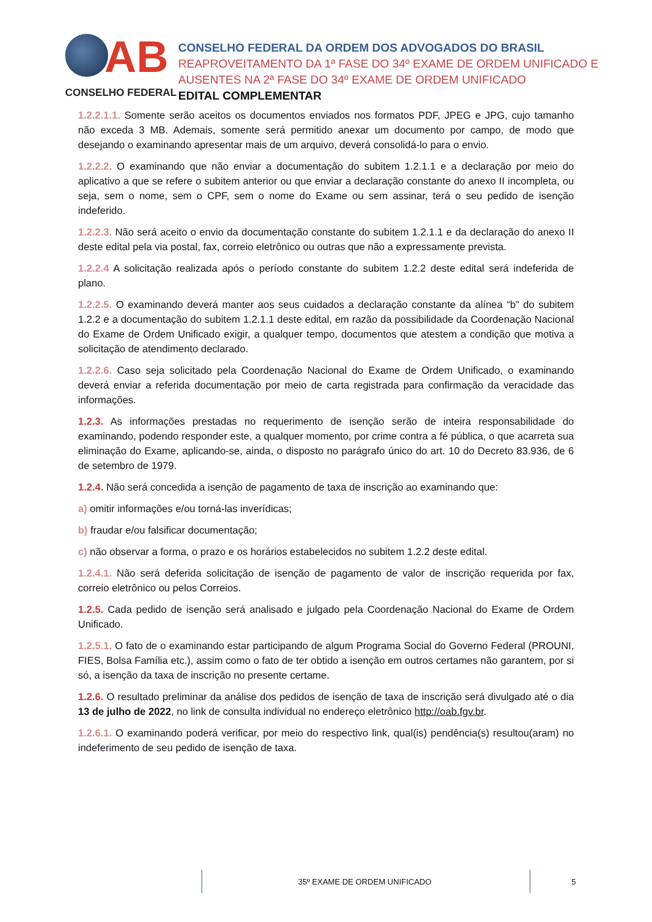AB
CONSELHO FEDERAL
CONSELHO FEDERAL DA ORDEM DOS ADVOGADOS DO BRASIL
REAPROVEITAMENTO DA 1ª FASE DO 34º EXAME DE ORDEM UNIFICADO E
AUSENTES NA 2ª FASE DO 34º EXAME DE ORDEM UNIFICADO
EDITAL COMPLEMENTAR
1.2.2.1.1. Somente serão aceitos os documentos enviados nos formatos PDF, JPEG e JPG, cujo tamanho não exceda 3 MB. Ademais, somente será permitido anexar um documento por campo, de modo que desejando o examinando apresentar mais de um arquivo, deverá consolidá-lo para o envio.
1.2.2.2. O examinando que não enviar a documentação do subitem 1.2.1.1 e a declaração por meio do aplicativo a que se refere o subitem anterior ou que enviar a declaração constante do anexo II incompleta, ou seja, sem o nome, sem o CPF, sem o nome do Exame ou sem assinar, terá o seu pedido de isenção indeferido.
1.2.2.3. Não será aceito o envio da documentação constante do subitem 1.2.1.1 e da declaração do anexo II deste edital pela via postal, fax, correio eletrônico ou outras que não a expressamente prevista.
1.2.2.4 A solicitação realizada após o período constante do subitem 1.2.2 deste edital será indeferida de plano.
1.2.2.5. O examinando deverá manter aos seus cuidados a declaração constante da alínea “b” do subitem 1.2.2 e a documentação do subitem 1.2.1.1 deste edital, em razão da possibilidade da Coordenação Nacional do Exame de Ordem Unificado exigir, a qualquer tempo, documentos que atestem a condição que motiva a solicitação de atendimento declarado.
1.2.2.6. Caso seja solicitado pela Coordenação Nacional do Exame de Ordem Unificado, o examinando deverá enviar a referida documentação por meio de carta registrada para confirmação da veracidade das informações.
1.2.3. As informações prestadas no requerimento de isenção serão de inteira responsabilidade do examinando, podendo responder este, a qualquer momento, por crime contra a fé pública, o que acarreta sua eliminação do Exame, aplicando-se, ainda, o disposto no parágrafo único do art. 10 do Decreto 83.936, de 6 de setembro de 1979.
1.2.4. Não será concedida a isenção de pagamento de taxa de inscrição ao examinando que:
a) omitir informações e/ou torná-las inverídicas;
b) fraudar e/ou falsificar documentação;
c) não observar a forma, o prazo e os horários estabelecidos no subitem 1.2.2 deste edital.
1.2.4.1. Não será deferida solicitação de isenção de pagamento de valor de inscrição requerida por fax, correio eletrônico ou pelos Correios.
1.2.5. Cada pedido de isenção será analisado e julgado pela Coordenação Nacional do Exame de Ordem Unificado.
1.2.5.1. O fato de o examinando estar participando de algum Programa Social do Governo Federal (PROUNI, FIES, Bolsa Família etc.), assim como o fato de ter obtido a isenção em outros certames não garantem, por si só, a isenção da taxa de inscrição no presente certame.
1.2.6. O resultado preliminar da análise dos pedidos de isenção de taxa de inscrição será divulgado até o dia 13 de julho de 2022, no link de consulta individual no endereço eletrônico http://oab.fgv.br.
1.2.6.1. O examinando poderá verificar, por meio do respectivo link, qual(is) pendência(s) resultou(aram) no indeferimento de seu pedido de isenção de taxa.
35º EXAME DE ORDEM UNIFICADO 5